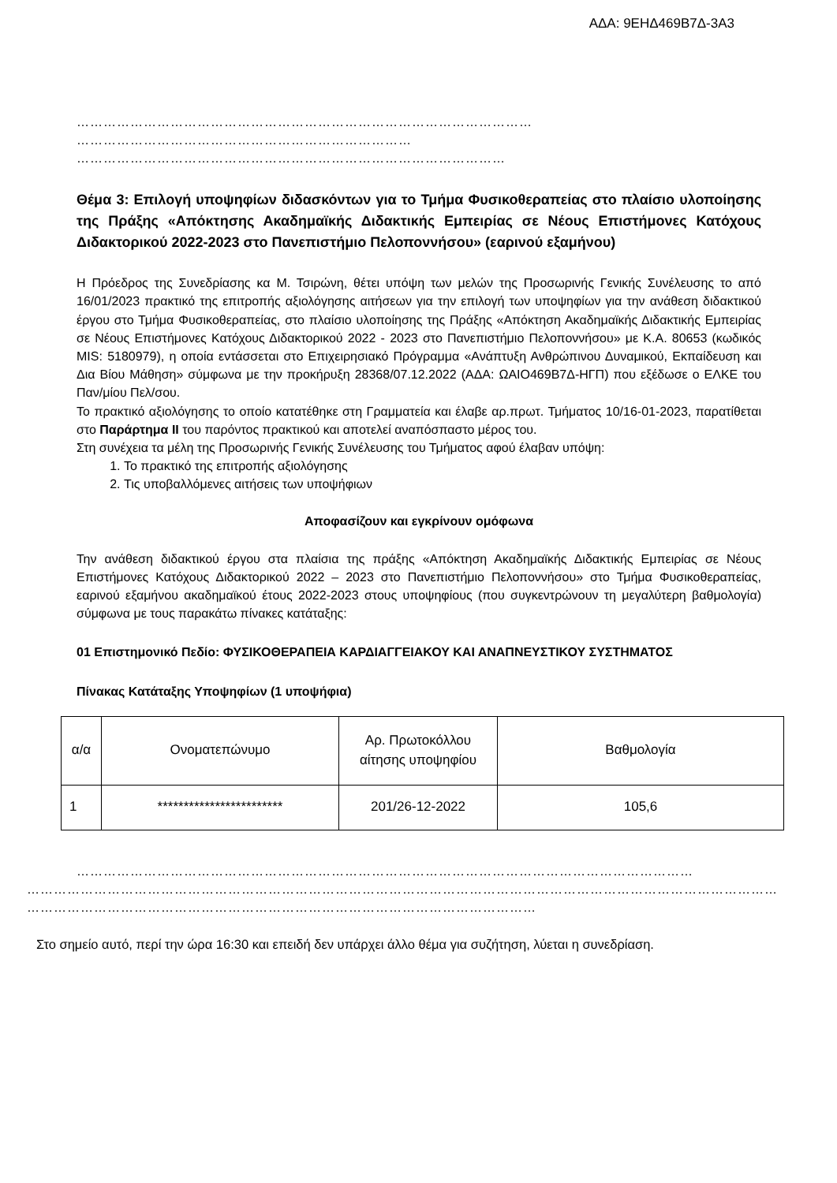ΑΔΑ: 9ΕΗΔ469Β7Δ-3Α3
…………………………………………………………………………………………
…………………………………………………………………
……………………………………………………………………………………
Θέμα 3: Επιλογή υποψηφίων διδασκόντων για το Τμήμα Φυσικοθεραπείας στο πλαίσιο υλοποίησης της Πράξης «Απόκτησης Ακαδημαϊκής Διδακτικής Εμπειρίας σε Νέους Επιστήμονες Κατόχους Διδακτορικού 2022-2023 στο Πανεπιστήμιο Πελοποννήσου» (εαρινού εξαμήνου)
Η Πρόεδρος της Συνεδρίασης κα Μ. Τσιρώνη, θέτει υπόψη των μελών της Προσωρινής Γενικής Συνέλευσης το από 16/01/2023 πρακτικό της επιτροπής αξιολόγησης αιτήσεων για την επιλογή των υποψηφίων για την ανάθεση διδακτικού έργου στο Τμήμα Φυσικοθεραπείας, στο πλαίσιο υλοποίησης της Πράξης «Απόκτηση Ακαδημαϊκής Διδακτικής Εμπειρίας σε Νέους Επιστήμονες Κατόχους Διδακτορικού 2022 - 2023 στο Πανεπιστήμιο Πελοποννήσου» με Κ.Α. 80653 (κωδικός MIS: 5180979), η οποία εντάσσεται στο Επιχειρησιακό Πρόγραμμα «Ανάπτυξη Ανθρώπινου Δυναμικού, Εκπαίδευση και Δια Βίου Μάθηση» σύμφωνα με την προκήρυξη 28368/07.12.2022 (ΑΔΑ: ΩΑΙΟ469Β7Δ-ΗΓΠ) που εξέδωσε ο ΕΛΚΕ του Παν/μίου Πελ/σου.
Το πρακτικό αξιολόγησης το οποίο κατατέθηκε στη Γραμματεία και έλαβε αρ.πρωτ. Τμήματος 10/16-01-2023, παρατίθεται στο Παράρτημα ΙΙ του παρόντος πρακτικού και αποτελεί αναπόσπαστο μέρος του.
Στη συνέχεια τα μέλη της Προσωρινής Γενικής Συνέλευσης του Τμήματος αφού έλαβαν υπόψη:
1. Το πρακτικό της επιτροπής αξιολόγησης
2. Τις υποβαλλόμενες αιτήσεις των υποψήφιων
Αποφασίζουν και εγκρίνουν ομόφωνα
Την ανάθεση διδακτικού έργου στα πλαίσια της πράξης «Απόκτηση Ακαδημαϊκής Διδακτικής Εμπειρίας σε Νέους Επιστήμονες Κατόχους Διδακτορικού 2022 – 2023 στο Πανεπιστήμιο Πελοποννήσου» στο Τμήμα Φυσικοθεραπείας, εαρινού εξαμήνου ακαδημαϊκού έτους 2022-2023 στους υποψηφίους (που συγκεντρώνουν τη μεγαλύτερη βαθμολογία) σύμφωνα με τους παρακάτω πίνακες κατάταξης:
01 Επιστημονικό Πεδίο: ΦΥΣΙΚΟΘΕΡΑΠΕΙΑ ΚΑΡΔΙΑΓΓΕΙΑΚΟΥ ΚΑΙ ΑΝΑΠΝΕΥΣΤΙΚΟΥ ΣΥΣΤΗΜΑΤΟΣ
Πίνακας Κατάταξης Υποψηφίων (1 υποψήφια)
| α/α | Ονοματεπώνυμο | Αρ. Πρωτοκόλλου αίτησης υποψηφίου | Βαθμολογία |
| 1 | ************************ | 201/26-12-2022 | 105,6 |
…………………………………………………………………………………………………………………………
……………………………………………………………………………………………………………………………………………………
……………………………………………………………………………………………………
Στο σημείο αυτό, περί την ώρα 16:30 και επειδή δεν υπάρχει άλλο θέμα για συζήτηση, λύεται η συνεδρίαση.